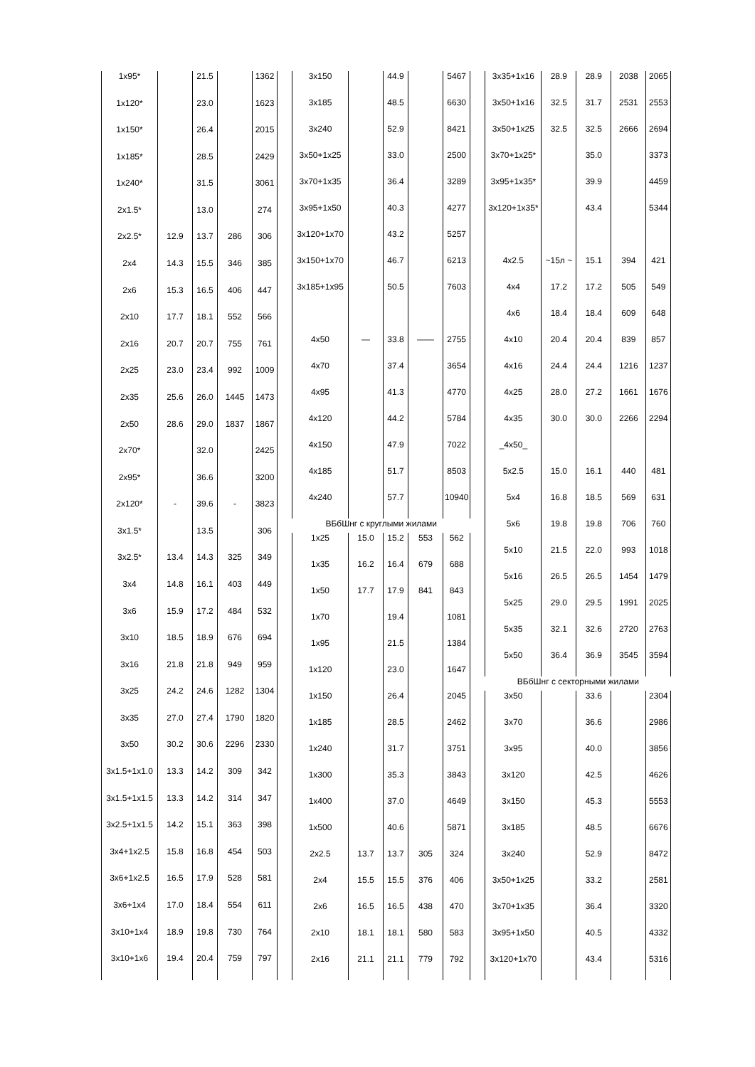| 1x95* | | 21.5 | | 1362 |
| 1x120* | | 23.0 | | 1623 |
| 1x150* | | 26.4 | | 2015 |
| 1x185* | | 28.5 | | 2429 |
| 1x240* | | 31.5 | | 3061 |
| 2x1.5* | | 13.0 | | 274 |
| 2x2.5* | 12.9 | 13.7 | 286 | 306 |
| 2x4 | 14.3 | 15.5 | 346 | 385 |
| 2x6 | 15.3 | 16.5 | 406 | 447 |
| 2x10 | 17.7 | 18.1 | 552 | 566 |
| 2x16 | 20.7 | 20.7 | 755 | 761 |
| 2x25 | 23.0 | 23.4 | 992 | 1009 |
| 2x35 | 25.6 | 26.0 | 1445 | 1473 |
| 2x50 | 28.6 | 29.0 | 1837 | 1867 |
| 2x70* | | 32.0 | | 2425 |
| 2x95* | | 36.6 | | 3200 |
| 2x120* | - | 39.6 | - | 3823 |
| 3x1.5* | | 13.5 | | 306 |
| 3x2.5* | 13.4 | 14.3 | 325 | 349 |
| 3x4 | 14.8 | 16.1 | 403 | 449 |
| 3x6 | 15.9 | 17.2 | 484 | 532 |
| 3x10 | 18.5 | 18.9 | 676 | 694 |
| 3x16 | 21.8 | 21.8 | 949 | 959 |
| 3x25 | 24.2 | 24.6 | 1282 | 1304 |
| 3x35 | 27.0 | 27.4 | 1790 | 1820 |
| 3x50 | 30.2 | 30.6 | 2296 | 2330 |
| 3x1.5+1x1.0 | 13.3 | 14.2 | 309 | 342 |
| 3x1.5+1x1.5 | 13.3 | 14.2 | 314 | 347 |
| 3x2.5+1x1.5 | 14.2 | 15.1 | 363 | 398 |
| 3x4+1x2.5 | 15.8 | 16.8 | 454 | 503 |
| 3x6+1x2.5 | 16.5 | 17.9 | 528 | 581 |
| 3x6+1x4 | 17.0 | 18.4 | 554 | 611 |
| 3x10+1x4 | 18.9 | 19.8 | 730 | 764 |
| 3x10+1x6 | 19.4 | 20.4 | 759 | 797 |
| 3x150 | | 44.9 | | 5467 |
| 3x185 | | 48.5 | | 6630 |
| 3x240 | | 52.9 | | 8421 |
| 3x50+1x25 | | 33.0 | | 2500 |
| 3x70+1x35 | | 36.4 | | 3289 |
| 3x95+1x50 | | 40.3 | | 4277 |
| 3x120+1x70 | | 43.2 | | 5257 |
| 3x150+1x70 | | 46.7 | | 6213 |
| 3x185+1x95 | | 50.5 | | 7603 |
| 4x50 | — | 33.8 | —— | 2755 |
| 4x70 | | 37.4 | | 3654 |
| 4x95 | | 41.3 | | 4770 |
| 4x120 | | 44.2 | | 5784 |
| 4x150 | | 47.9 | | 7022 |
| 4x185 | | 51.7 | | 8503 |
| 4x240 | | 57.7 | | 10940 |
| ВБбШнг с круглыми жилами | | | | |
| 1x25 | 15.0 | 15.2 | 553 | 562 |
| 1x35 | 16.2 | 16.4 | 679 | 688 |
| 1x50 | 17.7 | 17.9 | 841 | 843 |
| 1x70 | | 19.4 | | 1081 |
| 1x95 | | 21.5 | | 1384 |
| 1x120 | | 23.0 | | 1647 |
| 1x150 | | 26.4 | | 2045 |
| 1x185 | | 28.5 | | 2462 |
| 1x240 | | 31.7 | | 3751 |
| 1x300 | | 35.3 | | 3843 |
| 1x400 | | 37.0 | | 4649 |
| 1x500 | | 40.6 | | 5871 |
| 2x2.5 | 13.7 | 13.7 | 305 | 324 |
| 2x4 | 15.5 | 15.5 | 376 | 406 |
| 2x6 | 16.5 | 16.5 | 438 | 470 |
| 2x10 | 18.1 | 18.1 | 580 | 583 |
| 2x16 | 21.1 | 21.1 | 779 | 792 |
| 3x35+1x16 | 28.9 | 28.9 | 2038 | 2065 |
| 3x50+1x16 | 32.5 | 31.7 | 2531 | 2553 |
| 3x50+1x25 | 32.5 | 32.5 | 2666 | 2694 |
| 3x70+1x25* | | 35.0 | | 3373 |
| 3x95+1x35* | | 39.9 | | 4459 |
| 3x120+1x35* | | 43.4 | | 5344 |
| 4x2.5 | ~15л ~ | 15.1 | 394 | 421 |
| 4x4 | 17.2 | 17.2 | 505 | 549 |
| 4x6 | 18.4 | 18.4 | 609 | 648 |
| 4x10 | 20.4 | 20.4 | 839 | 857 |
| 4x16 | 24.4 | 24.4 | 1216 | 1237 |
| 4x25 | 28.0 | 27.2 | 1661 | 1676 |
| 4x35 | 30.0 | 30.0 | 2266 | 2294 |
| _4x50_ | | | | |
| 5x2.5 | 15.0 | 16.1 | 440 | 481 |
| 5x4 | 16.8 | 18.5 | 569 | 631 |
| 5x6 | 19.8 | 19.8 | 706 | 760 |
| 5x10 | 21.5 | 22.0 | 993 | 1018 |
| 5x16 | 26.5 | 26.5 | 1454 | 1479 |
| 5x25 | 29.0 | 29.5 | 1991 | 2025 |
| 5x35 | 32.1 | 32.6 | 2720 | 2763 |
| 5x50 | 36.4 | 36.9 | 3545 | 3594 |
| ВБбШнг с секторными жилами | | | | |
| 3x50 | | 33.6 | | 2304 |
| 3x70 | | 36.6 | | 2986 |
| 3x95 | | 40.0 | | 3856 |
| 3x120 | | 42.5 | | 4626 |
| 3x150 | | 45.3 | | 5553 |
| 3x185 | | 48.5 | | 6676 |
| 3x240 | | 52.9 | | 8472 |
| 3x50+1x25 | | 33.2 | | 2581 |
| 3x70+1x35 | | 36.4 | | 3320 |
| 3x95+1x50 | | 40.5 | | 4332 |
| 3x120+1x70 | | 43.4 | | 5316 |